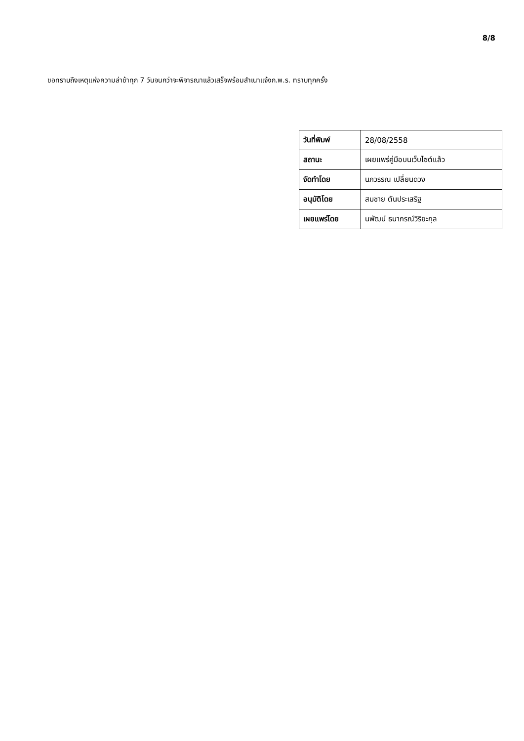8/8
ขอทราบถึงเหตุแห่งความล่าช้าทุก 7 วันจนกว่าจะพิจารณาแล้วเสร็จพร้อมสำเนาแจ้งก.พ.ร. ทราบทุกครั้ง
| วันที่พิมพ์ | 28/08/2558 |
| สถานะ | เผยแพร่คู่มือบนเว็บไซต์แล้ว |
| จัดทำโดย | นภวรรณ เปลี่ยนดวง |
| อนุมัติโดย | สมชาย ตันประเสริฐ |
| เผยแพร่โดย | นพัฒน์ ธนาภรณ์วิริยะกุล |